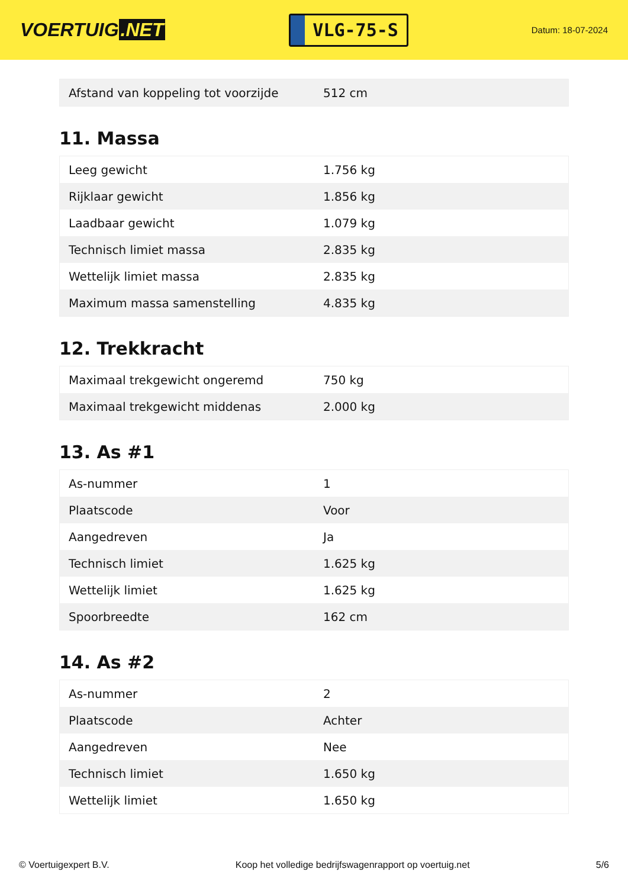VOERTUIG.NET
VLG-75-S
Datum: 18-07-2024
| Afstand van koppeling tot voorzijde | 512 cm |
11. Massa
| Leeg gewicht | 1.756 kg |
| Rijklaar gewicht | 1.856 kg |
| Laadbaar gewicht | 1.079 kg |
| Technisch limiet massa | 2.835 kg |
| Wettelijk limiet massa | 2.835 kg |
| Maximum massa samenstelling | 4.835 kg |
12. Trekkracht
| Maximaal trekgewicht ongeremd | 750 kg |
| Maximaal trekgewicht middenas | 2.000 kg |
13. As #1
| As-nummer | 1 |
| Plaatscode | Voor |
| Aangedreven | Ja |
| Technisch limiet | 1.625 kg |
| Wettelijk limiet | 1.625 kg |
| Spoorbreedte | 162 cm |
14. As #2
| As-nummer | 2 |
| Plaatscode | Achter |
| Aangedreven | Nee |
| Technisch limiet | 1.650 kg |
| Wettelijk limiet | 1.650 kg |
© Voertuigexpert B.V. Koop het volledige bedrijfswagenrapport op voertuig.net 5/6